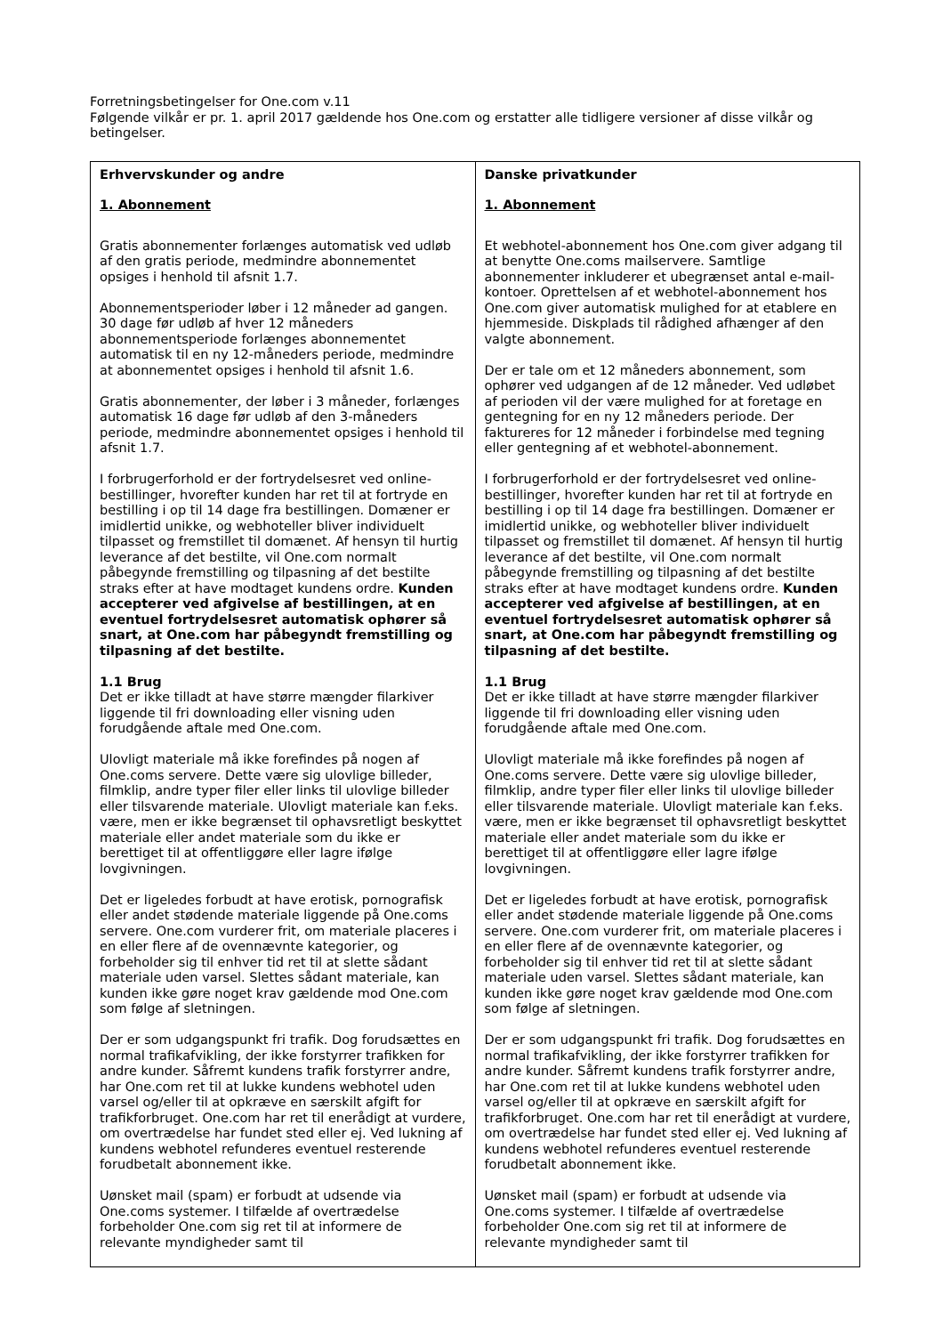Forretningsbetingelser for One.com v.11
Følgende vilkår er pr. 1. april 2017 gældende hos One.com og erstatter alle tidligere versioner af disse vilkår og betingelser.
| Erhvervskunder og andre 1. Abonnement Gratis abonnementer forlænges automatisk ved udløb af den gratis periode, medmindre abonnementet opsiges i henhold til afsnit 1.7. Abonnementsperioder løber i 12 måneder ad gangen. 30 dage før udløb af hver 12 måneders abonnementsperiode forlænges abonnementet automatisk til en ny 12-måneders periode, medmindre at abonnementet opsiges i henhold til afsnit 1.6. Gratis abonnementer, der løber i 3 måneder, forlænges automatisk 16 dage før udløb af den 3-måneders periode, medmindre abonnementet opsiges i henhold til afsnit 1.7. I forbrugerforhold er der fortrydelsesret ved online-bestillinger, hvorefter kunden har ret til at fortryde en bestilling i op til 14 dage fra bestillingen. Domæner er imidlertid unikke, og webhoteller bliver individuelt tilpasset og fremstillet til domænet. Af hensyn til hurtig leverance af det bestilte, vil One.com normalt påbegynde fremstilling og tilpasning af det bestilte straks efter at have modtaget kundens ordre. Kunden accepterer ved afgivelse af bestillingen, at en eventuel fortrydelsesret automatisk ophører så snart, at One.com har påbegyndt fremstilling og tilpasning af det bestilte. 1.1 Brug Det er ikke tilladt at have større mængder filarkiver liggende til fri downloading eller visning uden forudgående aftale med One.com. Ulovligt materiale må ikke forefindes på nogen af One.coms servere. Dette være sig ulovlige billeder, filmklip, andre typer filer eller links til ulovlige billeder eller tilsvarende materiale. Ulovligt materiale kan f.eks. være, men er ikke begrænset til ophavsretligt beskyttet materiale eller andet materiale som du ikke er berettiget til at offentliggøre eller lagre ifølge lovgivningen. Det er ligeledes forbudt at have erotisk, pornografisk eller andet stødende materiale liggende på One.coms servere. One.com vurderer frit, om materiale placeres i en eller flere af de ovennævnte kategorier, og forbeholder sig til enhver tid ret til at slette sådant materiale uden varsel. Slettes sådant materiale, kan kunden ikke gøre noget krav gældende mod One.com som følge af sletningen. Der er som udgangspunkt fri trafik. Dog forudsættes en normal trafikafvikling, der ikke forstyrrer trafikken for andre kunder. Såfremt kundens trafik forstyrrer andre, har One.com ret til at lukke kundens webhotel uden varsel og/eller til at opkræve en særskilt afgift for trafikforbruget. One.com har ret til enerådigt at vurdere, om overtrædelse har fundet sted eller ej. Ved lukning af kundens webhotel refunderes eventuel resterende forudbetalt abonnement ikke. Uønsket mail (spam) er forbudt at udsende via One.coms systemer. I tilfælde af overtrædelse forbeholder One.com sig ret til at informere de relevante myndigheder samt til | Danske privatkunder 1. Abonnement Et webhotel-abonnement hos One.com giver adgang til at benytte One.coms mailservere. Samtlige abonnementer inkluderer et ubegrænset antal e-mail-kontoer. Oprettelsen af et webhotel-abonnement hos One.com giver automatisk mulighed for at etablere en hjemmeside. Diskplads til rådighed afhænger af den valgte abonnement. Der er tale om et 12 måneders abonnement, som ophører ved udgangen af de 12 måneder. Ved udløbet af perioden vil der være mulighed for at foretage en gentegning for en ny 12 måneders periode. Der faktureres for 12 måneder i forbindelse med tegning eller gentegning af et webhotel-abonnement. I forbrugerforhold er der fortrydelsesret ved online-bestillinger, hvorefter kunden har ret til at fortryde en bestilling i op til 14 dage fra bestillingen. Domæner er imidlertid unikke, og webhoteller bliver individuelt tilpasset og fremstillet til domænet. Af hensyn til hurtig leverance af det bestilte, vil One.com normalt påbegynde fremstilling og tilpasning af det bestilte straks efter at have modtaget kundens ordre. Kunden accepterer ved afgivelse af bestillingen, at en eventuel fortrydelsesret automatisk ophører så snart, at One.com har påbegyndt fremstilling og tilpasning af det bestilte. 1.1 Brug Det er ikke tilladt at have større mængder filarkiver liggende til fri downloading eller visning uden forudgående aftale med One.com. Ulovligt materiale må ikke forefindes på nogen af One.coms servere. Dette være sig ulovlige billeder, filmklip, andre typer filer eller links til ulovlige billeder eller tilsvarende materiale. Ulovligt materiale kan f.eks. være, men er ikke begrænset til ophavsretligt beskyttet materiale eller andet materiale som du ikke er berettiget til at offentliggøre eller lagre ifølge lovgivningen. Det er ligeledes forbudt at have erotisk, pornografisk eller andet stødende materiale liggende på One.coms servere. One.com vurderer frit, om materiale placeres i en eller flere af de ovennævnte kategorier, og forbeholder sig til enhver tid ret til at slette sådant materiale uden varsel. Slettes sådant materiale, kan kunden ikke gøre noget krav gældende mod One.com som følge af sletningen. Der er som udgangspunkt fri trafik. Dog forudsættes en normal trafikafvikling, der ikke forstyrrer trafikken for andre kunder. Såfremt kundens trafik forstyrrer andre, har One.com ret til at lukke kundens webhotel uden varsel og/eller til at opkræve en særskilt afgift for trafikforbruget. One.com har ret til enerådigt at vurdere, om overtrædelse har fundet sted eller ej. Ved lukning af kundens webhotel refunderes eventuel resterende forudbetalt abonnement ikke. Uønsket mail (spam) er forbudt at udsende via One.coms systemer. I tilfælde af overtrædelse forbeholder One.com sig ret til at informere de relevante myndigheder samt til |